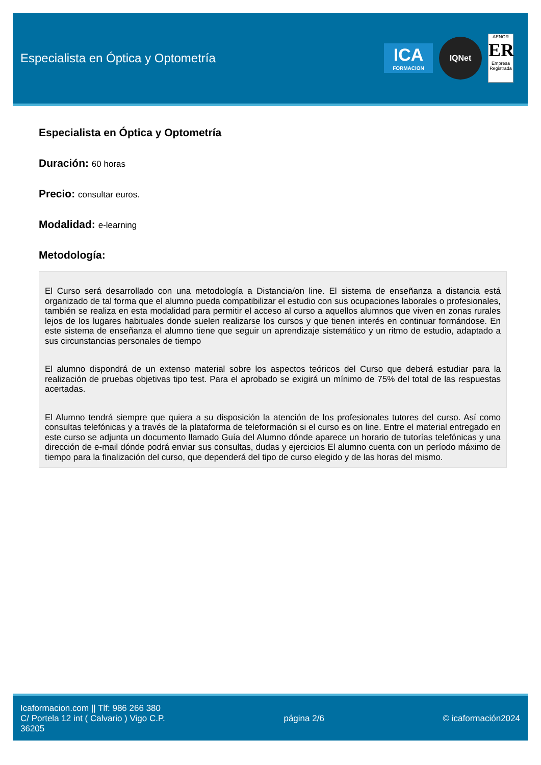Especialista en Óptica y Optometría
ICA
FORMACION
IQNet
AENOR
ER
Empresa Registrada
Especialista en Óptica y Optometría
Duración: 60 horas
Precio: consultar euros.
Modalidad: e-learning
Metodología:
El Curso será desarrollado con una metodología a Distancia/on line. El sistema de enseñanza a distancia está organizado de tal forma que el alumno pueda compatibilizar el estudio con sus ocupaciones laborales o profesionales, también se realiza en esta modalidad para permitir el acceso al curso a aquellos alumnos que viven en zonas rurales lejos de los lugares habituales donde suelen realizarse los cursos y que tienen interés en continuar formándose. En este sistema de enseñanza el alumno tiene que seguir un aprendizaje sistemático y un ritmo de estudio, adaptado a sus circunstancias personales de tiempo
El alumno dispondrá de un extenso material sobre los aspectos teóricos del Curso que deberá estudiar para la realización de pruebas objetivas tipo test. Para el aprobado se exigirá un mínimo de 75% del total de las respuestas acertadas.
El Alumno tendrá siempre que quiera a su disposición la atención de los profesionales tutores del curso. Así como consultas telefónicas y a través de la plataforma de teleformación si el curso es on line. Entre el material entregado en este curso se adjunta un documento llamado Guía del Alumno dónde aparece un horario de tutorías telefónicas y una dirección de e-mail dónde podrá enviar sus consultas, dudas y ejercicios El alumno cuenta con un período máximo de tiempo para la finalización del curso, que dependerá del tipo de curso elegido y de las horas del mismo.
Icaformacion.com || Tlf: 986 266 380
C/ Portela 12 int ( Calvario ) Vigo C.P.
36205
página 2/6 © icaformación2024